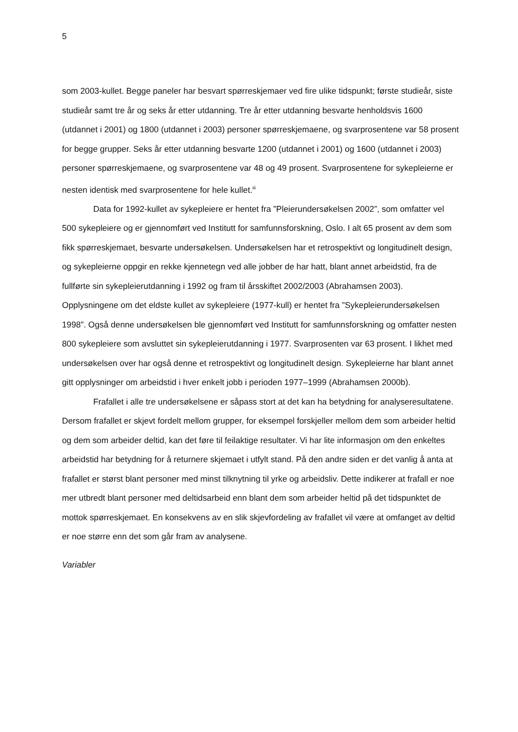5
som 2003-kullet. Begge paneler har besvart spørreskjemaer ved fire ulike tidspunkt; første studieår, siste studieår samt tre år og seks år etter utdanning. Tre år etter utdanning besvarte henholdsvis 1600 (utdannet i 2001) og 1800 (utdannet i 2003) personer spørreskjemaene, og svarprosentene var 58 prosent for begge grupper. Seks år etter utdanning besvarte 1200 (utdannet i 2001) og 1600 (utdannet i 2003) personer spørreskjemaene, og svarprosentene var 48 og 49 prosent. Svarprosentene for sykepleierne er nesten identisk med svarprosentene for hele kullet.<sup>iii</sup>
Data for 1992-kullet av sykepleiere er hentet fra ”Pleierundersøkelsen 2002”, som omfatter vel 500 sykepleiere og er gjennomført ved Institutt for samfunnsforskning, Oslo. I alt 65 prosent av dem som fikk spørreskjemaet, besvarte undersøkelsen. Undersøkelsen har et retrospektivt og longitudinelt design, og sykepleierne oppgir en rekke kjennetegn ved alle jobber de har hatt, blant annet arbeidstid, fra de fullførte sin sykepleierutdanning i 1992 og fram til årsskiftet 2002/2003 (Abrahamsen 2003). Opplysningene om det eldste kullet av sykepleiere (1977-kull) er hentet fra ”Sykepleierundersøkelsen 1998”. Også denne undersøkelsen ble gjennomført ved Institutt for samfunnsforskning og omfatter nesten 800 sykepleiere som avsluttet sin sykepleierutdanning i 1977. Svarprosenten var 63 prosent. I likhet med undersøkelsen over har også denne et retrospektivt og longitudinelt design. Sykepleierne har blant annet gitt opplysninger om arbeidstid i hver enkelt jobb i perioden 1977–1999 (Abrahamsen 2000b).
Frafallet i alle tre undersøkelsene er såpass stort at det kan ha betydning for analyseresultatene. Dersom frafallet er skjevt fordelt mellom grupper, for eksempel forskjeller mellom dem som arbeider heltid og dem som arbeider deltid, kan det føre til feilaktige resultater. Vi har lite informasjon om den enkeltes arbeidstid har betydning for å returnere skjemaet i utfylt stand. På den andre siden er det vanlig å anta at frafallet er størst blant personer med minst tilknytning til yrke og arbeidsliv. Dette indikerer at frafall er noe mer utbredt blant personer med deltidsarbeid enn blant dem som arbeider heltid på det tidspunktet de mottok spørreskjemaet. En konsekvens av en slik skjevfordeling av frafallet vil være at omfanget av deltid er noe større enn det som går fram av analysene.
Variabler